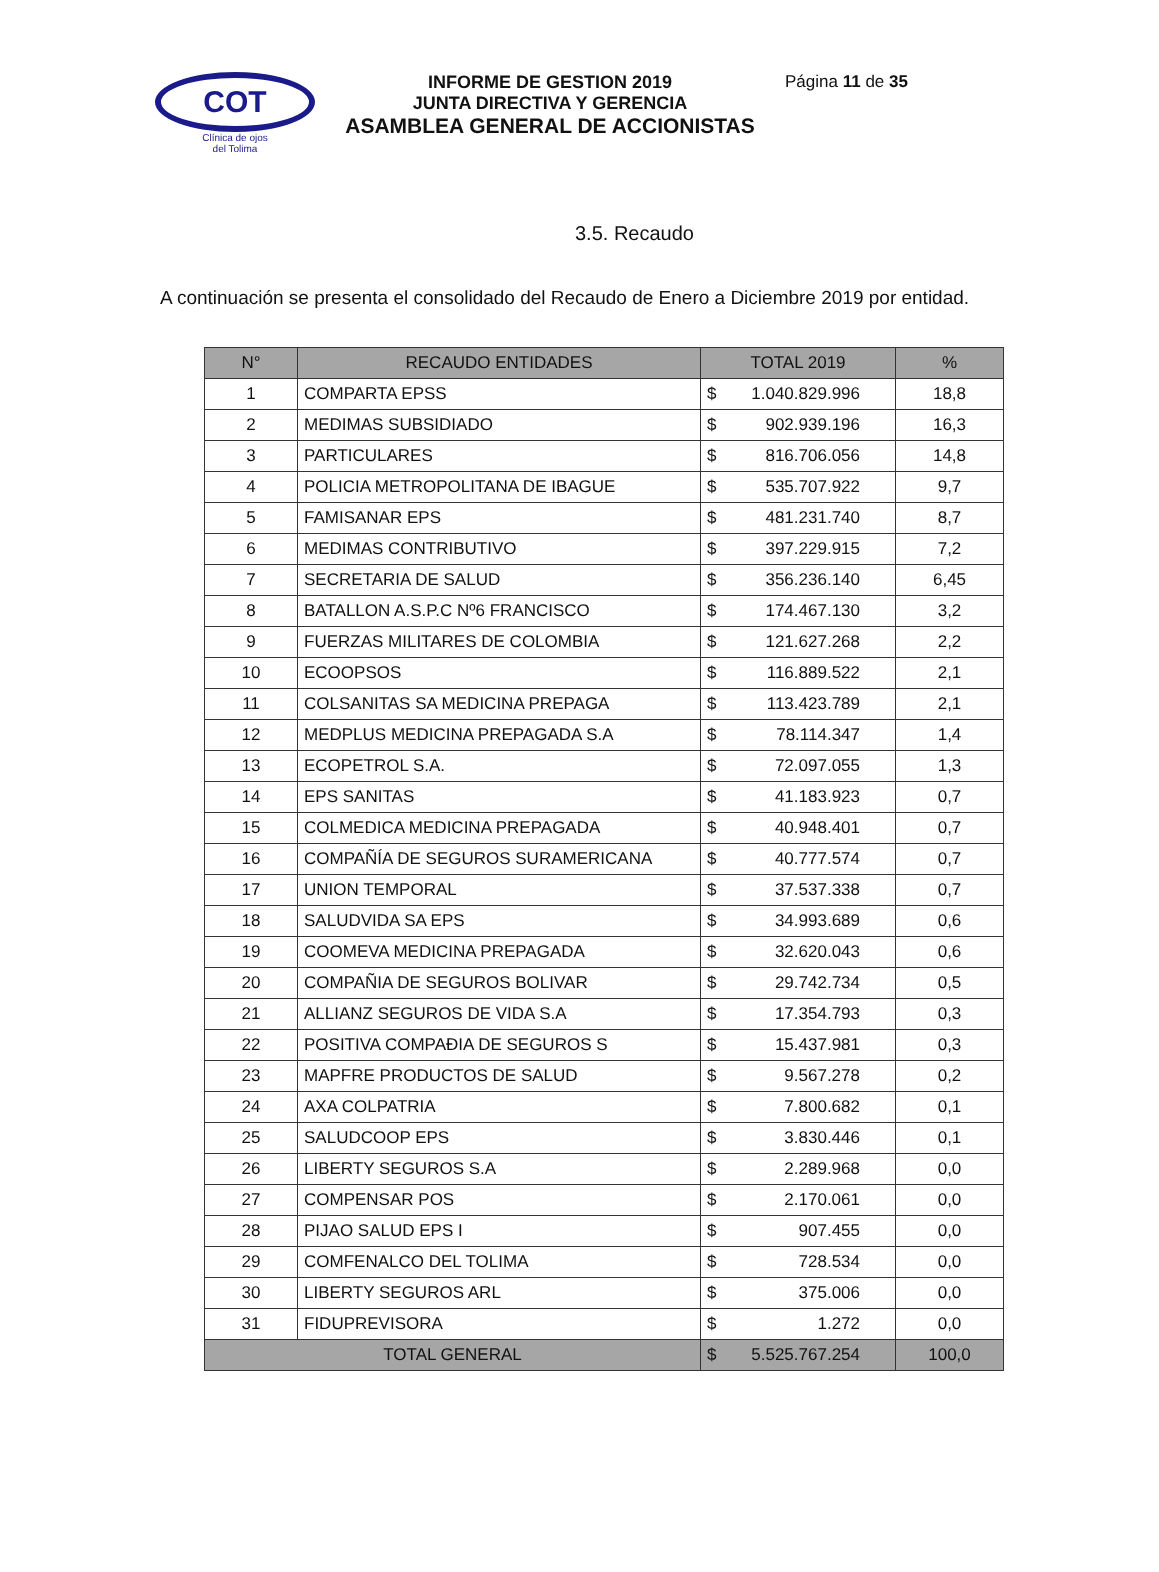COT
Clínica de ojos
del Tolima
INFORME DE GESTION 2019
JUNTA DIRECTIVA Y GERENCIA
ASAMBLEA GENERAL DE ACCIONISTAS
Página 11 de 35
3.5. Recaudo
A continuación se presenta el consolidado del Recaudo de Enero a Diciembre 2019 por entidad.
| N° | RECAUDO ENTIDADES | TOTAL 2019 | | % |
| --- | --- | --- | --- | --- |
| 1 | COMPARTA EPSS | $ | 1.040.829.996 | 18,8 |
| 2 | MEDIMAS SUBSIDIADO | $ | 902.939.196 | 16,3 |
| 3 | PARTICULARES | $ | 816.706.056 | 14,8 |
| 4 | POLICIA METROPOLITANA DE IBAGUE | $ | 535.707.922 | 9,7 |
| 5 | FAMISANAR EPS | $ | 481.231.740 | 8,7 |
| 6 | MEDIMAS CONTRIBUTIVO | $ | 397.229.915 | 7,2 |
| 7 | SECRETARIA DE SALUD | $ | 356.236.140 | 6,45 |
| 8 | BATALLON A.S.P.C Nº6 FRANCISCO | $ | 174.467.130 | 3,2 |
| 9 | FUERZAS MILITARES DE COLOMBIA | $ | 121.627.268 | 2,2 |
| 10 | ECOOPSOS | $ | 116.889.522 | 2,1 |
| 11 | COLSANITAS SA MEDICINA PREPAGA | $ | 113.423.789 | 2,1 |
| 12 | MEDPLUS MEDICINA PREPAGADA S.A | $ | 78.114.347 | 1,4 |
| 13 | ECOPETROL S.A. | $ | 72.097.055 | 1,3 |
| 14 | EPS SANITAS | $ | 41.183.923 | 0,7 |
| 15 | COLMEDICA MEDICINA PREPAGADA | $ | 40.948.401 | 0,7 |
| 16 | COMPAÑÍA DE SEGUROS SURAMERICANA | $ | 40.777.574 | 0,7 |
| 17 | UNION TEMPORAL | $ | 37.537.338 | 0,7 |
| 18 | SALUDVIDA SA EPS | $ | 34.993.689 | 0,6 |
| 19 | COOMEVA MEDICINA PREPAGADA | $ | 32.620.043 | 0,6 |
| 20 | COMPAÑIA DE SEGUROS BOLIVAR | $ | 29.742.734 | 0,5 |
| 21 | ALLIANZ SEGUROS DE VIDA S.A | $ | 17.354.793 | 0,3 |
| 22 | POSITIVA COMPAÐIA DE SEGUROS S | $ | 15.437.981 | 0,3 |
| 23 | MAPFRE PRODUCTOS DE SALUD | $ | 9.567.278 | 0,2 |
| 24 | AXA COLPATRIA | $ | 7.800.682 | 0,1 |
| 25 | SALUDCOOP EPS | $ | 3.830.446 | 0,1 |
| 26 | LIBERTY SEGUROS S.A | $ | 2.289.968 | 0,0 |
| 27 | COMPENSAR POS | $ | 2.170.061 | 0,0 |
| 28 | PIJAO SALUD EPS I | $ | 907.455 | 0,0 |
| 29 | COMFENALCO DEL TOLIMA | $ | 728.534 | 0,0 |
| 30 | LIBERTY SEGUROS ARL | $ | 375.006 | 0,0 |
| 31 | FIDUPREVISORA | $ | 1.272 | 0,0 |
| TOTAL GENERAL | | $ | 5.525.767.254 | 100,0 |